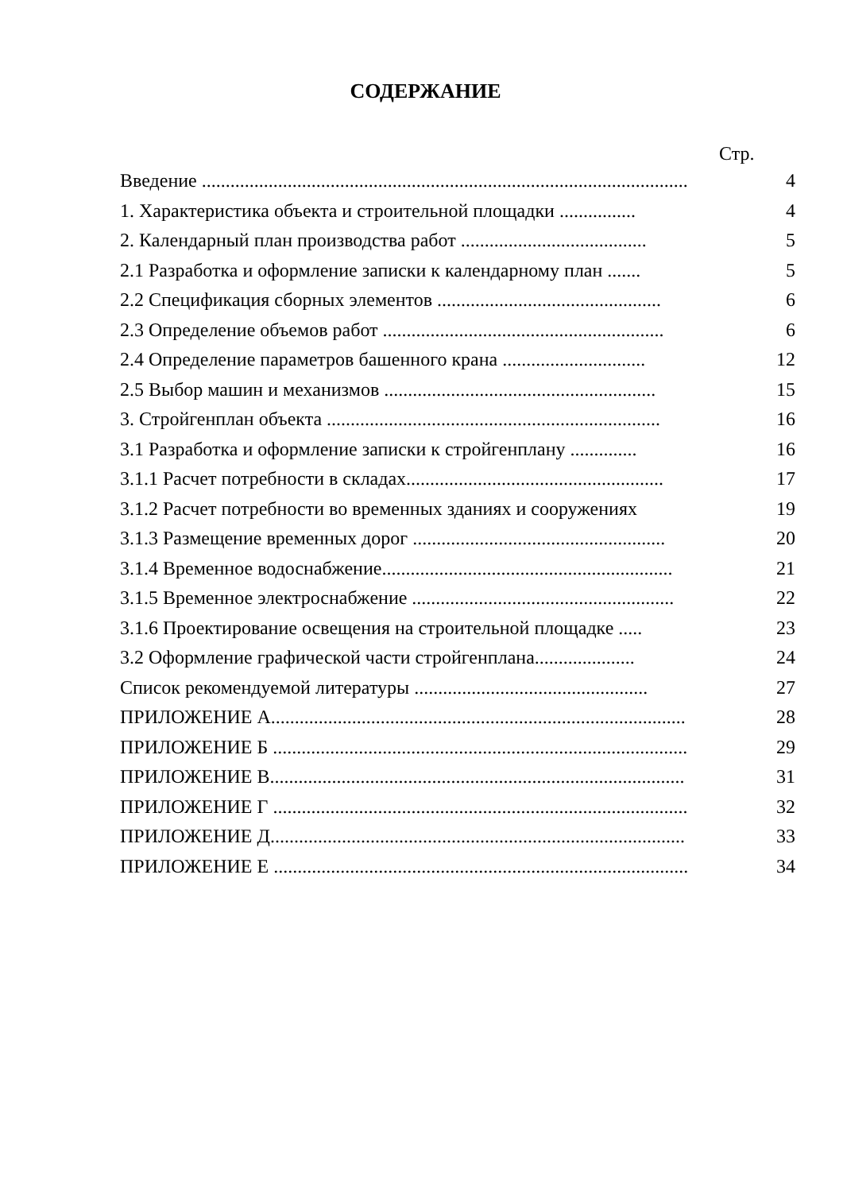СОДЕРЖАНИЕ
Стр.
Введение ...................................................................................................... 4
1. Характеристика объекта и строительной площадки ................ 4
2. Календарный план производства работ ....................................... 5
2.1 Разработка и оформление записки к календарному план ....... 5
2.2 Спецификация сборных элементов ............................................... 6
2.3 Определение объемов работ ........................................................... 6
2.4 Определение параметров башенного крана .............................. 12
2.5 Выбор машин и механизмов ......................................................... 15
3. Стройгенплан объекта ...................................................................... 16
3.1 Разработка и оформление записки к стройгенплану .............. 16
3.1.1 Расчет потребности в складах...................................................... 17
3.1.2 Расчет потребности во временных зданиях и сооружениях 19
3.1.3 Размещение временных дорог ..................................................... 20
3.1.4 Временное водоснабжение............................................................. 21
3.1.5 Временное электроснабжение ....................................................... 22
3.1.6 Проектирование освещения на строительной площадке ..... 23
3.2 Оформление графической части стройгенплана..................... 24
Список рекомендуемой литературы ................................................. 27
ПРИЛОЖЕНИЕ А....................................................................................... 28
ПРИЛОЖЕНИЕ Б ....................................................................................... 29
ПРИЛОЖЕНИЕ В....................................................................................... 31
ПРИЛОЖЕНИЕ Г ....................................................................................... 32
ПРИЛОЖЕНИЕ Д....................................................................................... 33
ПРИЛОЖЕНИЕ Е ....................................................................................... 34